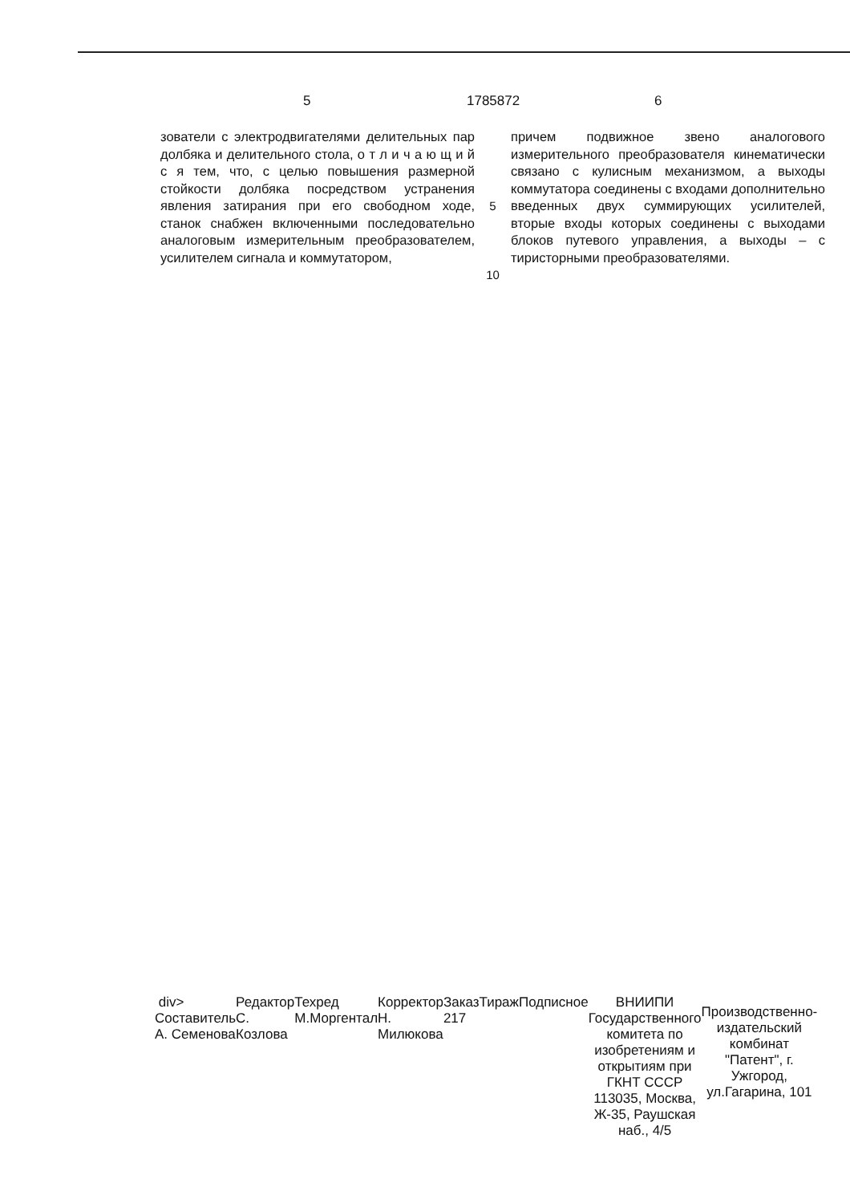5 1785872 6
зователи с электродвигателями делительных пар долбяка и делительного стола, о т л и ч а ю щ и й с я тем, что, с целью повышения размерной стойкости долбяка посредством устранения явления затирания при его свободном ходе, станок снабжен включенными последовательно аналоговым измерительным преобразователем, усилителем сигнала и коммутатором,
5
10
причем подвижное звено аналогового измерительного преобразователя кинематически связано с кулисным механизмом, а выходы коммутатора соединены с входами дополнительно введенных двух суммирующих усилителей, вторые входы которых соединены с выходами блоков путевого управления, а выходы – с тиристорными преобразователями.
div>
Составитель А. Семенова
Редактор С. Козлова Техред М.Моргентал Корректор Н. Милюкова
Заказ 217 Тираж Подписное ВНИИПИ Государственного комитета по изобретениям и открытиям при ГКНТ СССР
113035, Москва, Ж-35, Раушская наб., 4/5
Производственно-издательский комбинат "Патент", г. Ужгород, ул.Гагарина, 101